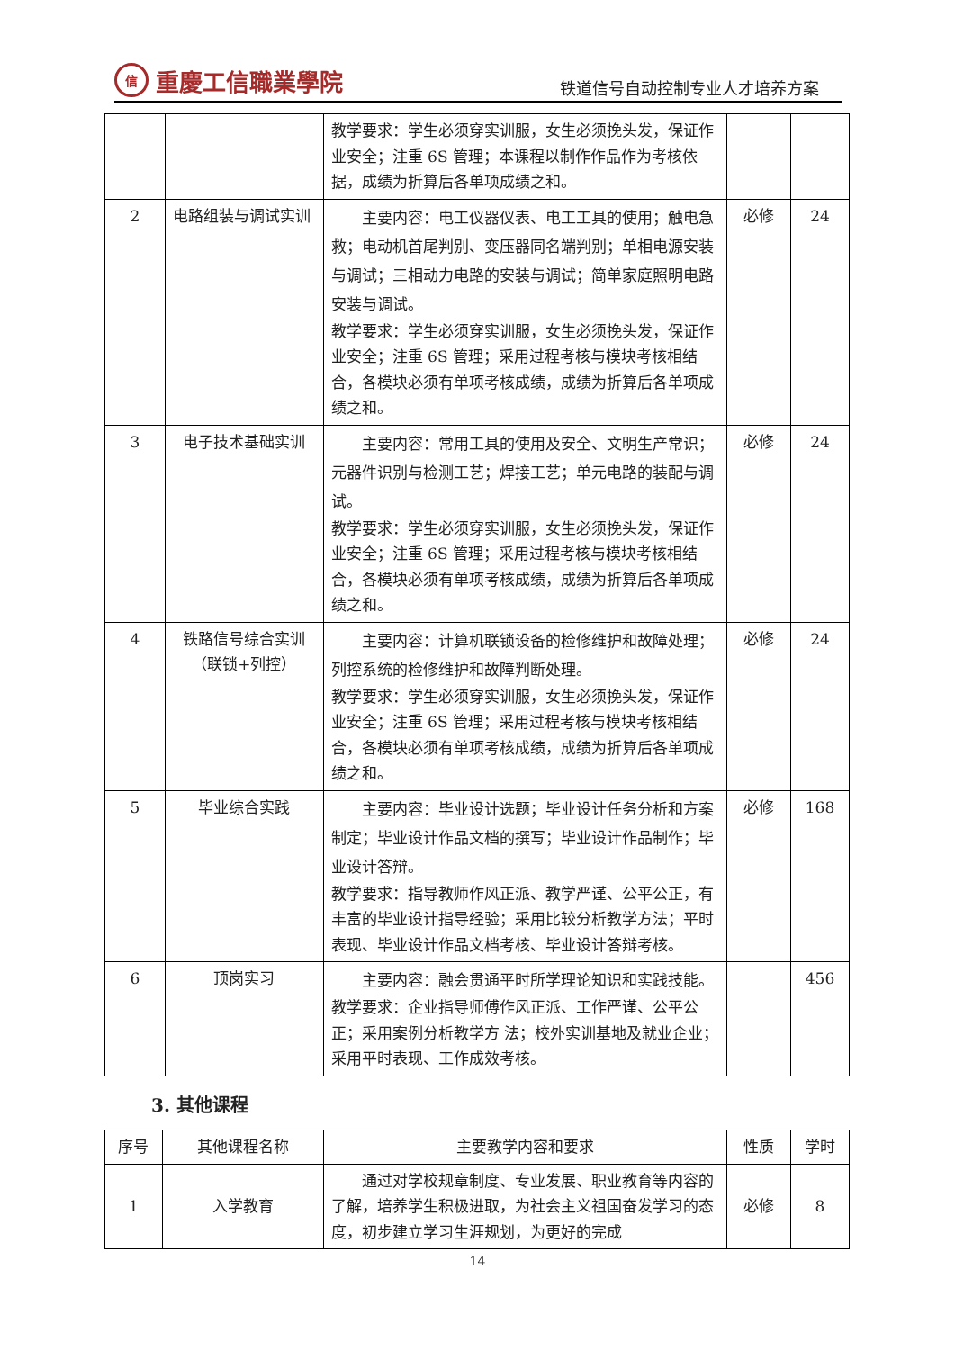信重慶工信職業學院
铁道信号自动控制专业人才培养方案
| | | 教学要求：学生必须穿实训服，女生必须挽头发，保证作业安全；注重 6S 管理；本课程以制作作品作为考核依据，成绩为折算后各单项成绩之和。 | | |
| 2 | 电路组装与调试实训 | 主要内容：电工仪器仪表、电工工具的使用；触电急救；电动机首尾判别、变压器同名端判别；单相电源安装与调试；三相动力电路的安装与调试；简单家庭照明电路安装与调试。 教学要求：学生必须穿实训服，女生必须挽头发，保证作业安全；注重 6S 管理；采用过程考核与模块考核相结合，各模块必须有单项考核成绩，成绩为折算后各单项成绩之和。 | 必修 | 24 |
| 3 | 电子技术基础实训 | 主要内容：常用工具的使用及安全、文明生产常识；元器件识别与检测工艺；焊接工艺；单元电路的装配与调试。 教学要求：学生必须穿实训服，女生必须挽头发，保证作业安全；注重 6S 管理；采用过程考核与模块考核相结合，各模块必须有单项考核成绩，成绩为折算后各单项成绩之和。 | 必修 | 24 |
| 4 | 铁路信号综合实训（联锁+列控） | 主要内容：计算机联锁设备的检修维护和故障处理；列控系统的检修维护和故障判断处理。 教学要求：学生必须穿实训服，女生必须挽头发，保证作业安全；注重 6S 管理；采用过程考核与模块考核相结合，各模块必须有单项考核成绩，成绩为折算后各单项成绩之和。 | 必修 | 24 |
| 5 | 毕业综合实践 | 主要内容：毕业设计选题；毕业设计任务分析和方案制定；毕业设计作品文档的撰写；毕业设计作品制作；毕业设计答辩。 教学要求：指导教师作风正派、教学严谨、公平公正，有丰富的毕业设计指导经验；采用比较分析教学方法；平时表现、毕业设计作品文档考核、毕业设计答辩考核。 | 必修 | 168 |
| 6 | 顶岗实习 | 主要内容：融会贯通平时所学理论知识和实践技能。 教学要求：企业指导师傅作风正派、工作严谨、公平公正；采用案例分析教学方 法；校外实训基地及就业企业；采用平时表现、工作成效考核。 | | 456 |
3. 其他课程
| 序号 | 其他课程名称 | 主要教学内容和要求 | 性质 | 学时 |
| --- | --- | --- | --- | --- |
| 1 | 入学教育 | 通过对学校规章制度、专业发展、职业教育等内容的了解，培养学生积极进取，为社会主义祖国奋发学习的态度，初步建立学习生涯规划，为更好的完成 | 必修 | 8 |
14